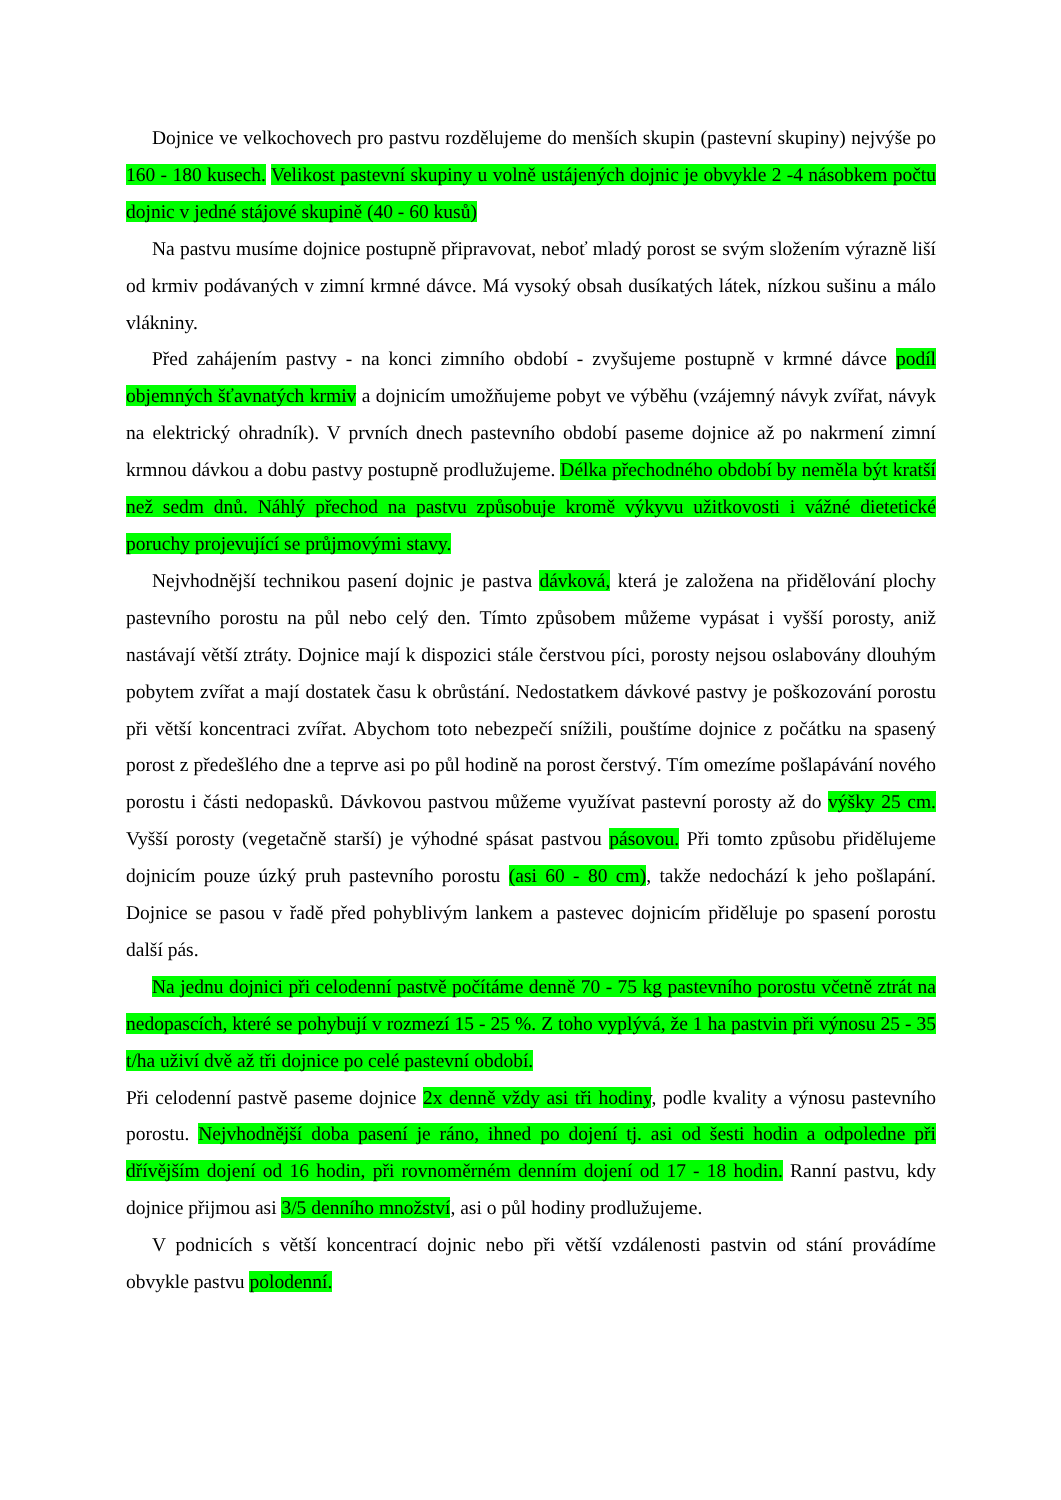Dojnice ve velkochovech pro pastvu rozdělujeme do menších skupin (pastevní skupiny) nejvýše po 160 - 180 kusech. Velikost pastevní skupiny u volně ustájených dojnic je obvykle 2 -4 násobkem počtu dojnic v jedné stájové skupině (40 - 60 kusů)
Na pastvu musíme dojnice postupně připravovat, neboť mladý porost se svým složením výrazně liší od krmiv podávaných v zimní krmné dávce. Má vysoký obsah dusíkatých látek, nízkou sušinu a málo vlákniny.
Před zahájením pastvy - na konci zimního období - zvyšujeme postupně v krmné dávce podíl objemných šťavnatých krmiv a dojnicím umožňujeme pobyt ve výběhu (vzájemný návyk zvířat, návyk na elektrický ohradník). V prvních dnech pastevního období paseme dojnice až po nakrmení zimní krmnou dávkou a dobu pastvy postupně prodlužujeme. Délka přechodného období by neměla být kratší než sedm dnů. Náhlý přechod na pastvu způsobuje kromě výkyvu užitkovosti i vážné dietetické poruchy projevující se průjmovými stavy.
Nejvhodnější technikou pasení dojnic je pastva dávková, která je založena na přidělování plochy pastevního porostu na půl nebo celý den. Tímto způsobem můžeme vypásat i vyšší porosty, aniž nastávají větší ztráty. Dojnice mají k dispozici stále čerstvou píci, porosty nejsou oslabovány dlouhým pobytem zvířat a mají dostatek času k obrůstání. Nedostatkem dávkové pastvy je poškozování porostu při větší koncentraci zvířat. Abychom toto nebezpečí snížili, pouštíme dojnice z počátku na spasený porost z předešlého dne a teprve asi po půl hodině na porost čerstvý. Tím omezíme pošlapávání nového porostu i části nedopasků. Dávkovou pastvou můžeme využívat pastevní porosty až do výšky 25 cm. Vyšší porosty (vegetačně starší) je výhodné spásat pastvou pásovou. Při tomto způsobu přidělujeme dojnicím pouze úzký pruh pastevního porostu (asi 60 - 80 cm), takže nedochází k jeho pošlapání. Dojnice se pasou v řadě před pohyblivým lankem a pastevec dojnicím přiděluje po spasení porostu další pás.
Na jednu dojnici při celodenní pastvě počítáme denně 70 - 75 kg pastevního porostu včetně ztrát na nedopascích, které se pohybují v rozmezí 15 - 25 %. Z toho vyplývá, že 1 ha pastvin při výnosu 25 - 35 t/ha uživí dvě až tři dojnice po celé pastevní období.
Při celodenní pastvě paseme dojnice 2x denně vždy asi tři hodiny, podle kvality a výnosu pastevního porostu. Nejvhodnější doba pasení je ráno, ihned po dojení tj. asi od šesti hodin a odpoledne při dřívějším dojení od 16 hodin, při rovnoměrném denním dojení od 17 - 18 hodin. Ranní pastvu, kdy dojnice přijmou asi 3/5 denního množství, asi o půl hodiny prodlužujeme.
V podnicích s větší koncentrací dojnic nebo při větší vzdálenosti pastvin od stání provádíme obvykle pastvu polodenní.